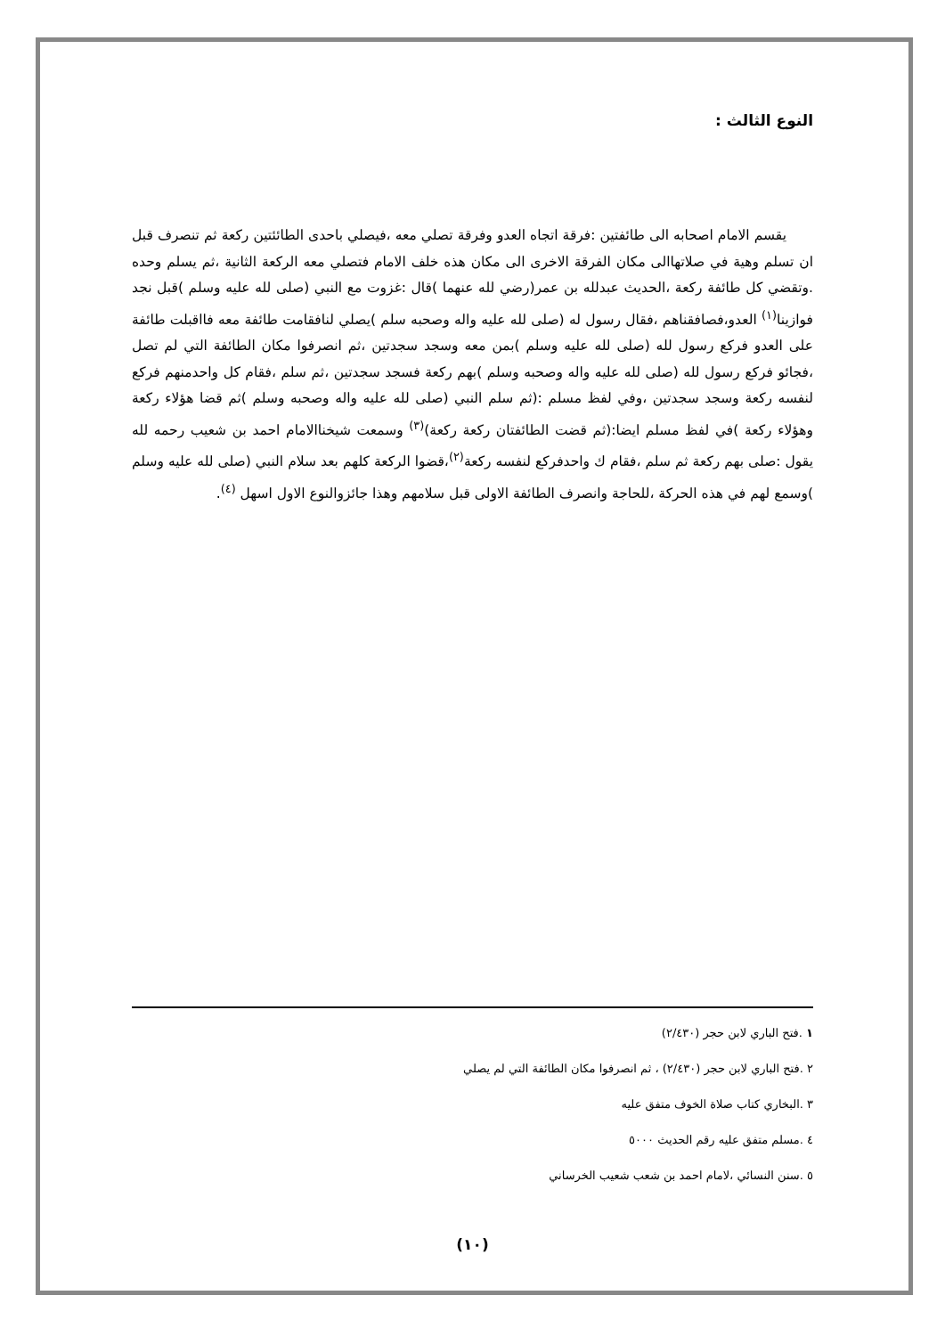النوع الثالث :
يقسم الامام اصحابه الى طائفتين :فرقة اتجاه العدو وفرقة تصلي معه ،فيصلي باحدى الطائئتين ركعة ثم تنصرف قبل ان تسلم وهية في صلاتهاالى مكان الفرقة الاخرى الى مكان هذه خلف الامام فتصلي معه الركعة الثانية ،ثم يسلم وحده .وتقضي كل طائفة ركعة ،الحديث عبدلله بن عمر(رضي لله عنهما )قال :غزوت مع النبي (صلى لله عليه وسلم )قبل نجد فوازينا<sup>(١)</sup> العدو،فصافقناهم ،فقال رسول له (صلى لله عليه واله وصحبه سلم )يصلي لنافقامت طائفة معه فااقبلت طائفة على العدو فركع رسول لله (صلى لله عليه وسلم )بمن معه وسجد سجدتين ،ثم انصرفوا مكان الطائفة التي لم تصل ،فجائو فركع رسول لله (صلى لله عليه واله وصحبه وسلم )بهم ركعة فسجد سجدتين ،ثم سلم ،فقام كل واحدمنهم فركع لنفسه ركعة وسجد سجدتين ،وفي لفظ مسلم :(ثم سلم النبي (صلى لله عليه واله وصحبه وسلم )ثم قضا هؤلاء ركعة وهؤلاء ركعة )في لفظ مسلم ايضا:(ثم قضت الطائفتان ركعة ركعة)<sup>(٣)</sup> وسمعت شيخناالامام احمد بن شعيب رحمه لله يقول :صلى بهم ركعة ثم سلم ،فقام ك واحدفركع لنفسه ركعة<sup>(٢)</sup>،قضوا الركعة كلهم بعد سلام النبي (صلى لله عليه وسلم )وسمع لهم في هذه الحركة ،للحاجة وانصرف الطائفة الاولى قبل سلامهم وهذا جائزوالنوع الاول اسهل <sup>(٤)</sup>.
١ .فتح الباري لابن حجر (٢/٤٣٠)
٢ .فتح الباري لابن حجر (٢/٤٣٠) ، ثم انصرفوا مكان الطائفة التي لم يصلي
٣ .البخاري كتاب صلاة الخوف متفق عليه
٤ .مسلم متفق عليه رقم الحديث ٥٠٠٠
٥ .سنن النسائي ،لامام احمد بن شعب شعيب الخرساني
(١٠)